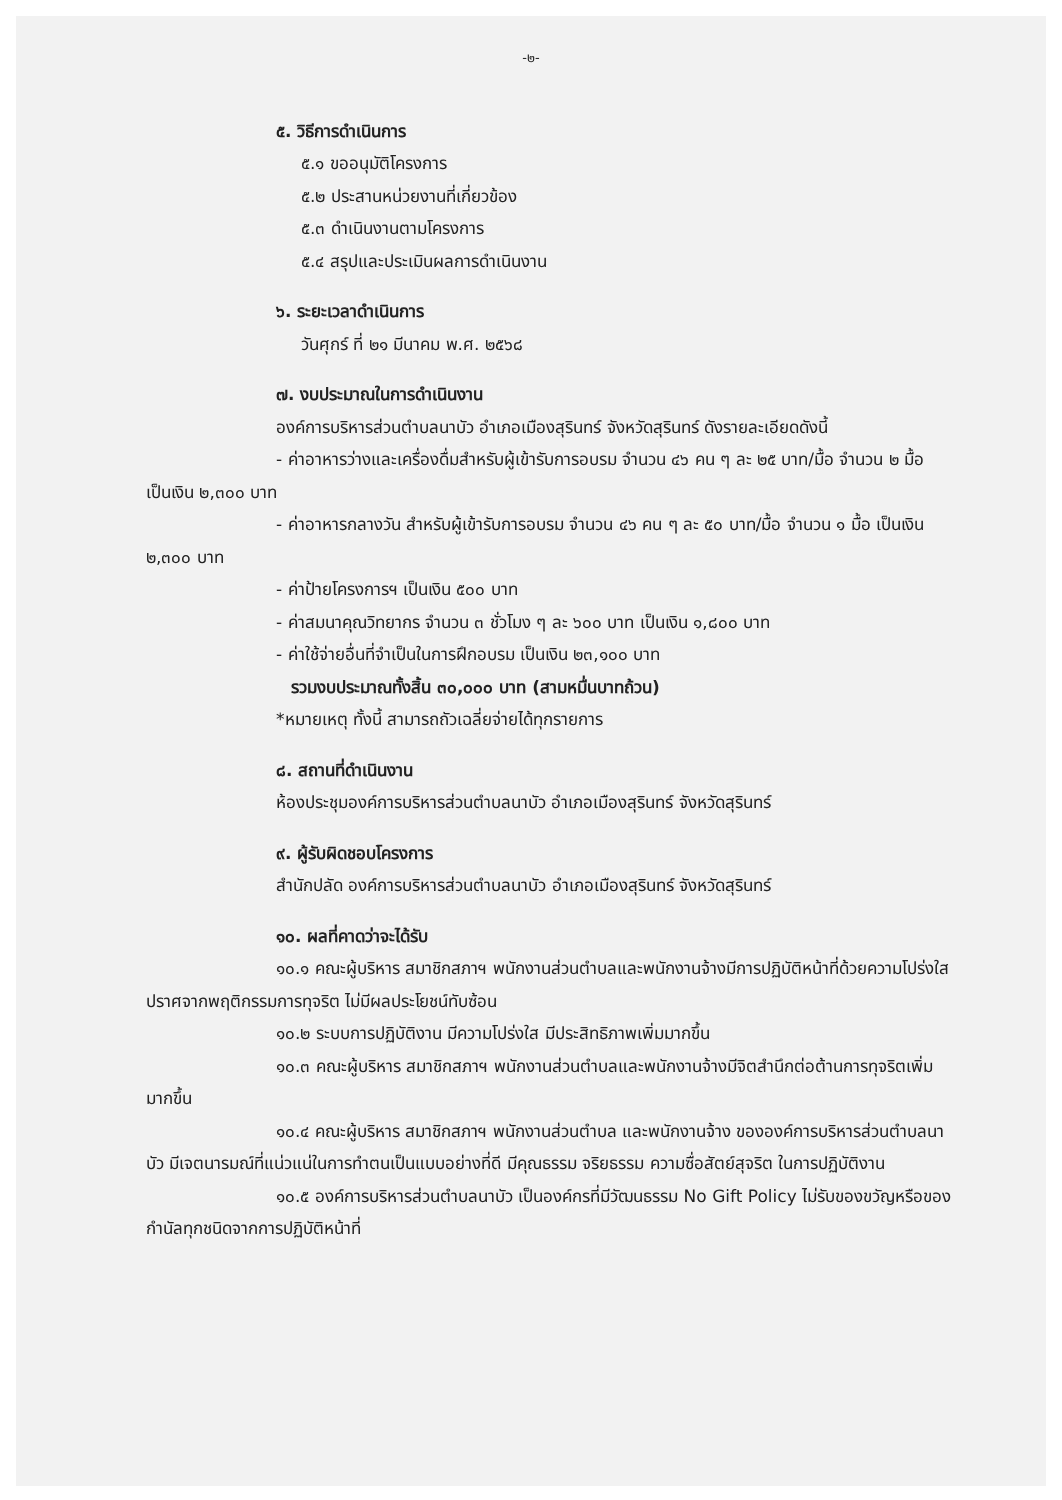-๒-
๕. วิธีการดำเนินการ
๕.๑ ขออนุมัติโครงการ
๕.๒ ประสานหน่วยงานที่เกี่ยวข้อง
๕.๓ ดำเนินงานตามโครงการ
๕.๔ สรุปและประเมินผลการดำเนินงาน
๖. ระยะเวลาดำเนินการ
วันศุกร์ ที่ ๒๑ มีนาคม พ.ศ. ๒๕๖๘
๗. งบประมาณในการดำเนินงาน
องค์การบริหารส่วนตำบลนาบัว อำเภอเมืองสุรินทร์ จังหวัดสุรินทร์ ดังรายละเอียดดังนี้
- ค่าอาหารว่างและเครื่องดื่มสำหรับผู้เข้ารับการอบรม จำนวน ๔๖ คน ๆ ละ ๒๕ บาท/มื้อ จำนวน ๒ มื้อ เป็นเงิน ๒,๓๐๐ บาท
- ค่าอาหารกลางวัน สำหรับผู้เข้ารับการอบรม จำนวน ๔๖ คน ๆ ละ ๕๐ บาท/มื้อ จำนวน ๑ มื้อ เป็นเงิน ๒,๓๐๐ บาท
- ค่าป้ายโครงการฯ เป็นเงิน ๕๐๐ บาท
- ค่าสมนาคุณวิทยากร จำนวน ๓ ชั่วโมง ๆ ละ ๖๐๐ บาท เป็นเงิน ๑,๘๐๐ บาท
- ค่าใช้จ่ายอื่นที่จำเป็นในการฝึกอบรม เป็นเงิน ๒๓,๑๐๐ บาท
รวมงบประมาณทั้งสิ้น ๓๐,๐๐๐ บาท (สามหมื่นบาทถ้วน)
*หมายเหตุ ทั้งนี้ สามารถถัวเฉลี่ยจ่ายได้ทุกรายการ
๘. สถานที่ดำเนินงาน
ห้องประชุมองค์การบริหารส่วนตำบลนาบัว อำเภอเมืองสุรินทร์ จังหวัดสุรินทร์
๙. ผู้รับผิดชอบโครงการ
สำนักปลัด องค์การบริหารส่วนตำบลนาบัว อำเภอเมืองสุรินทร์ จังหวัดสุรินทร์
๑๐. ผลที่คาดว่าจะได้รับ
๑๐.๑ คณะผู้บริหาร สมาชิกสภาฯ พนักงานส่วนตำบลและพนักงานจ้างมีการปฏิบัติหน้าที่ด้วยความโปร่งใส ปราศจากพฤติกรรมการทุจริต ไม่มีผลประโยชน์ทับซ้อน
๑๐.๒ ระบบการปฏิบัติงาน มีความโปร่งใส มีประสิทธิภาพเพิ่มมากขึ้น
๑๐.๓ คณะผู้บริหาร สมาชิกสภาฯ พนักงานส่วนตำบลและพนักงานจ้างมีจิตสำนึกต่อต้านการทุจริตเพิ่มมากขึ้น
๑๐.๔ คณะผู้บริหาร สมาชิกสภาฯ พนักงานส่วนตำบล และพนักงานจ้าง ขององค์การบริหารส่วนตำบลนาบัว มีเจตนารมณ์ที่แน่วแน่ในการทำตนเป็นแบบอย่างที่ดี มีคุณธรรม จริยธรรม ความซื่อสัตย์สุจริต ในการปฏิบัติงาน
๑๐.๕ องค์การบริหารส่วนตำบลนาบัว เป็นองค์กรที่มีวัฒนธรรม No Gift Policy ไม่รับของขวัญหรือของกำนัลทุกชนิดจากการปฏิบัติหน้าที่